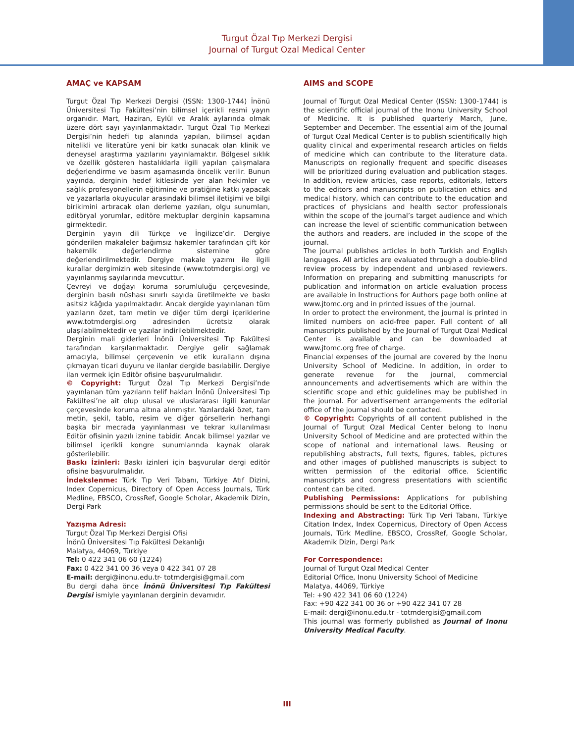Turgut Özal Tıp Merkezi Dergisi
Journal of Turgut Ozal Medical Center
AMAÇ ve KAPSAM
Turgut Özal Tıp Merkezi Dergisi (ISSN: 1300-1744) İnönü Üniversitesi Tıp Fakültesi’nin bilimsel içerikli resmi yayın organıdır. Mart, Haziran, Eylül ve Aralık aylarında olmak üzere dört sayı yayınlanmaktadır. Turgut Özal Tıp Merkezi Dergisi’nin hedefi tıp alanında yapılan, bilimsel açıdan nitelikli ve literatüre yeni bir katkı sunacak olan klinik ve deneysel araştırma yazılarını yayınlamaktır. Bölgesel sıklık ve özellik gösteren hastalıklarla ilgili yapılan çalışmalara değerlendirme ve basım aşamasında öncelik verilir. Bunun yayında, derginin hedef kitlesinde yer alan hekimler ve sağlık profesyonellerin eğitimine ve pratiğine katkı yapacak ve yazarlarla okuyucular arasındaki bilimsel iletişimi ve bilgi birikimini artıracak olan derleme yazıları, olgu sunumları, editöryal yorumlar, editöre mektuplar derginin kapsamına girmektedir.
Derginin yayın dili Türkçe ve İngilizce’dir. Dergiye gönderilen makaleler bağımsız hakemler tarafından çift kör hakemlik değerlendirme sistemine göre değerlendirilmektedir. Dergiye makale yazımı ile ilgili kurallar dergimizin web sitesinde (www.totmdergisi.org) ve yayınlanmış sayılarında mevcuttur.
Çevreyi ve doğayı koruma sorumluluğu çerçevesinde, derginin basılı nüshası sınırlı sayıda üretilmekte ve baskı asitsiz kâğıda yapılmaktadır. Ancak dergide yayınlanan tüm yazıların özet, tam metin ve diğer tüm dergi içeriklerine www.totmdergisi.org adresinden ücretsiz olarak ulaşılabilmektedir ve yazılar indirilebilmektedir.
Derginin mali giderleri İnönü Üniversitesi Tıp Fakültesi tarafından karşılanmaktadır. Dergiye gelir sağlamak amacıyla, bilimsel çerçevenin ve etik kuralların dışına çıkmayan ticari duyuru ve ilanlar dergide basılabilir. Dergiye ilan vermek için Editör ofisine başvurulmalıdır.
© Copyright: Turgut Özal Tıp Merkezi Dergisi’nde yayınlanan tüm yazıların telif hakları İnönü Üniversitesi Tıp Fakültesi’ne ait olup ulusal ve uluslararası ilgili kanunlar çerçevesinde koruma altına alınmıştır. Yazılardaki özet, tam metin, şekil, tablo, resim ve diğer görsellerin herhangi başka bir mecrada yayınlanması ve tekrar kullanılması Editör ofisinin yazılı iznine tabidir. Ancak bilimsel yazılar ve bilimsel içerikli kongre sunumlarında kaynak olarak gösterilebilir.
Baskı İzinleri: Baskı izinleri için başvurular dergi editör ofisine başvurulmalıdır.
İndekslenme: Türk Tıp Veri Tabanı, Türkiye Atıf Dizini, Index Copernicus, Directory of Open Access Journals, Türk Medline, EBSCO, CrossRef, Google Scholar, Akademik Dizin, Dergi Park
Yazışma Adresi:
Turgut Özal Tıp Merkezi Dergisi Ofisi
İnönü Üniversitesi Tıp Fakültesi Dekanlığı
Malatya, 44069, Türkiye
Tel: 0 422 341 06 60 (1224)
Fax: 0 422 341 00 36 veya 0 422 341 07 28
E-mail: dergi@inonu.edu.tr- totmdergisi@gmail.com
Bu dergi daha önce İnönü Üniversitesi Tıp Fakültesi Dergisi ismiyle yayınlanan derginin devamıdır.
AIMS and SCOPE
Journal of Turgut Ozal Medical Center (ISSN: 1300-1744) is the scientific official journal of the Inonu University School of Medicine. It is published quarterly March, June, September and December. The essential aim of the Journal of Turgut Ozal Medical Center is to publish scientifically high quality clinical and experimental research articles on fields of medicine which can contribute to the literature data. Manuscripts on regionally frequent and specific diseases will be prioritized during evaluation and publication stages. In addition, review articles, case reports, editorials, letters to the editors and manuscripts on publication ethics and medical history, which can contribute to the education and practices of physicians and health sector professionals within the scope of the journal’s target audience and which can increase the level of scientific communication between the authors and readers, are included in the scope of the journal.
The journal publishes articles in both Turkish and English languages. All articles are evaluated through a double-blind review process by independent and unbiased reviewers. Information on preparing and submitting manuscripts for publication and information on article evaluation process are available in Instructions for Authors page both online at www.jtomc.org and in printed issues of the journal.
In order to protect the environment, the journal is printed in limited numbers on acid-free paper. Full content of all manuscripts published by the Journal of Turgut Ozal Medical Center is available and can be downloaded at www.jtomc.org free of charge.
Financial expenses of the journal are covered by the Inonu University School of Medicine. In addition, in order to generate revenue for the journal, commercial announcements and advertisements which are within the scientific scope and ethic guidelines may be published in the journal. For advertisement arrangements the editorial office of the journal should be contacted.
© Copyright: Copyrights of all content published in the Journal of Turgut Ozal Medical Center belong to Inonu University School of Medicine and are protected within the scope of national and international laws. Reusing or republishing abstracts, full texts, figures, tables, pictures and other images of published manuscripts is subject to written permission of the editorial office. Scientific manuscripts and congress presentations with scientific content can be cited.
Publishing Permissions: Applications for publishing permissions should be sent to the Editorial Office.
Indexing and Abstracting: Türk Tıp Veri Tabanı, Türkiye Citation Index, Index Copernicus, Directory of Open Access Journals, Türk Medline, EBSCO, CrossRef, Google Scholar, Akademik Dizin, Dergi Park
For Correspondence:
Journal of Turgut Ozal Medical Center
Editorial Office, Inonu University School of Medicine
Malatya, 44069, Türkiye
Tel: +90 422 341 06 60 (1224)
Fax: +90 422 341 00 36 or +90 422 341 07 28
E-mail: dergi@inonu.edu.tr - totmdergisi@gmail.com
This journal was formerly published as Journal of Inonu University Medical Faculty.
III